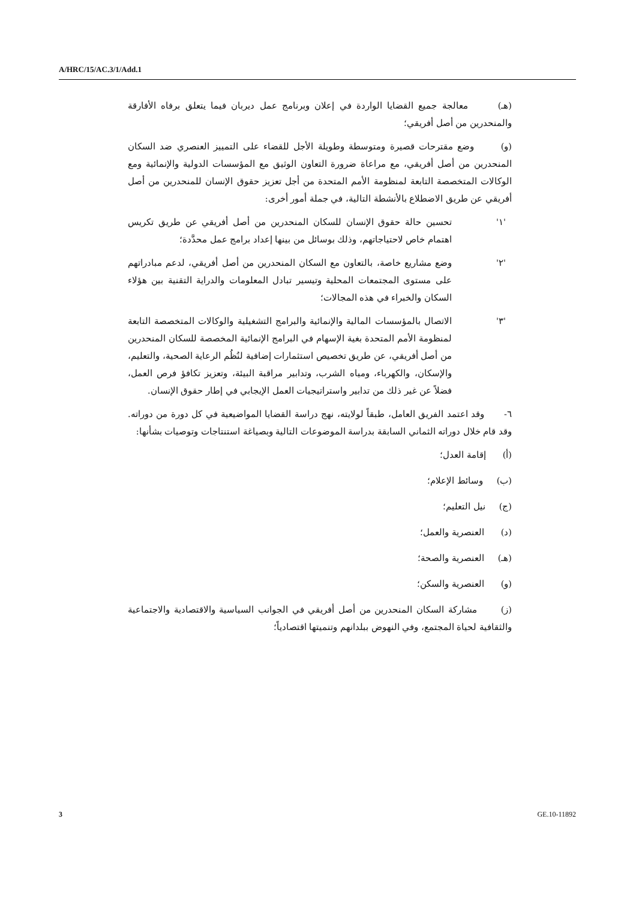A/HRC/15/AC.3/1/Add.1
(هـ) معالجة جميع القضايا الواردة في إعلان وبرنامج عمل ديربان فيما يتعلق برفاه الأفارقة والمنحدرين من أصل أفريقي؛
(و) وضع مقترحات قصيرة ومتوسطة وطويلة الأجل للقضاء على التمييز العنصري ضد السكان المنحدرين من أصل أفريقي، مع مراعاة ضرورة التعاون الوثيق مع المؤسسات الدولية والإنمائية ومع الوكالات المتخصصة التابعة لمنظومة الأمم المتحدة من أجل تعزيز حقوق الإنسان للمنحدرين من أصل أفريقي عن طريق الاضطلاع بالأنشطة التالية، في جملة أمور أخرى:
'١' تحسين حالة حقوق الإنسان للسكان المنحدرين من أصل أفريقي عن طريق تكريس اهتمام خاص لاحتياجاتهم، وذلك بوسائل من بينها إعداد برامج عمل محدَّدة؛
'٢' وضع مشاريع خاصة، بالتعاون مع السكان المنحدرين من أصل أفريقي، لدعم مبادراتهم على مستوى المجتمعات المحلية وتيسير تبادل المعلومات والدراية التقنية بين هؤلاء السكان والخبراء في هذه المجالات؛
'٣' الاتصال بالمؤسسات المالية والإنمائية والبرامج التشغيلية والوكالات المتخصصة التابعة لمنظومة الأمم المتحدة بغية الإسهام في البرامج الإنمائية المخصصة للسكان المنحدرين من أصل أفريقي، عن طريق تخصيص استثمارات إضافية لنُظُم الرعاية الصحية، والتعليم، والإسكان، والكهرباء، ومياه الشرب، وتدابير مراقبة البيئة، وتعزيز تكافؤ فرص العمل، فضلاً عن غير ذلك من تدابير واستراتيجيات العمل الإيجابي في إطار حقوق الإنسان.
٦- وقد اعتمد الفريق العامل، طبقاً لولايته، نهج دراسة القضايا المواضيعية في كل دورة من دوراته. وقد قام خلال دوراته الثماني السابقة بدراسة الموضوعات التالية وبصياغة استنتاجات وتوصيات بشأنها:
(أ) إقامة العدل؛
(ب) وسائط الإعلام؛
(ج) نيل التعليم؛
(د) العنصرية والعمل؛
(هـ) العنصرية والصحة؛
(و) العنصرية والسكن؛
(ز) مشاركة السكان المنحدرين من أصل أفريقي في الجوانب السياسية والاقتصادية والاجتماعية والثقافية لحياة المجتمع، وفي النهوض ببلدانهم وتنميتها اقتصادياً؛
3 GE.10-11892